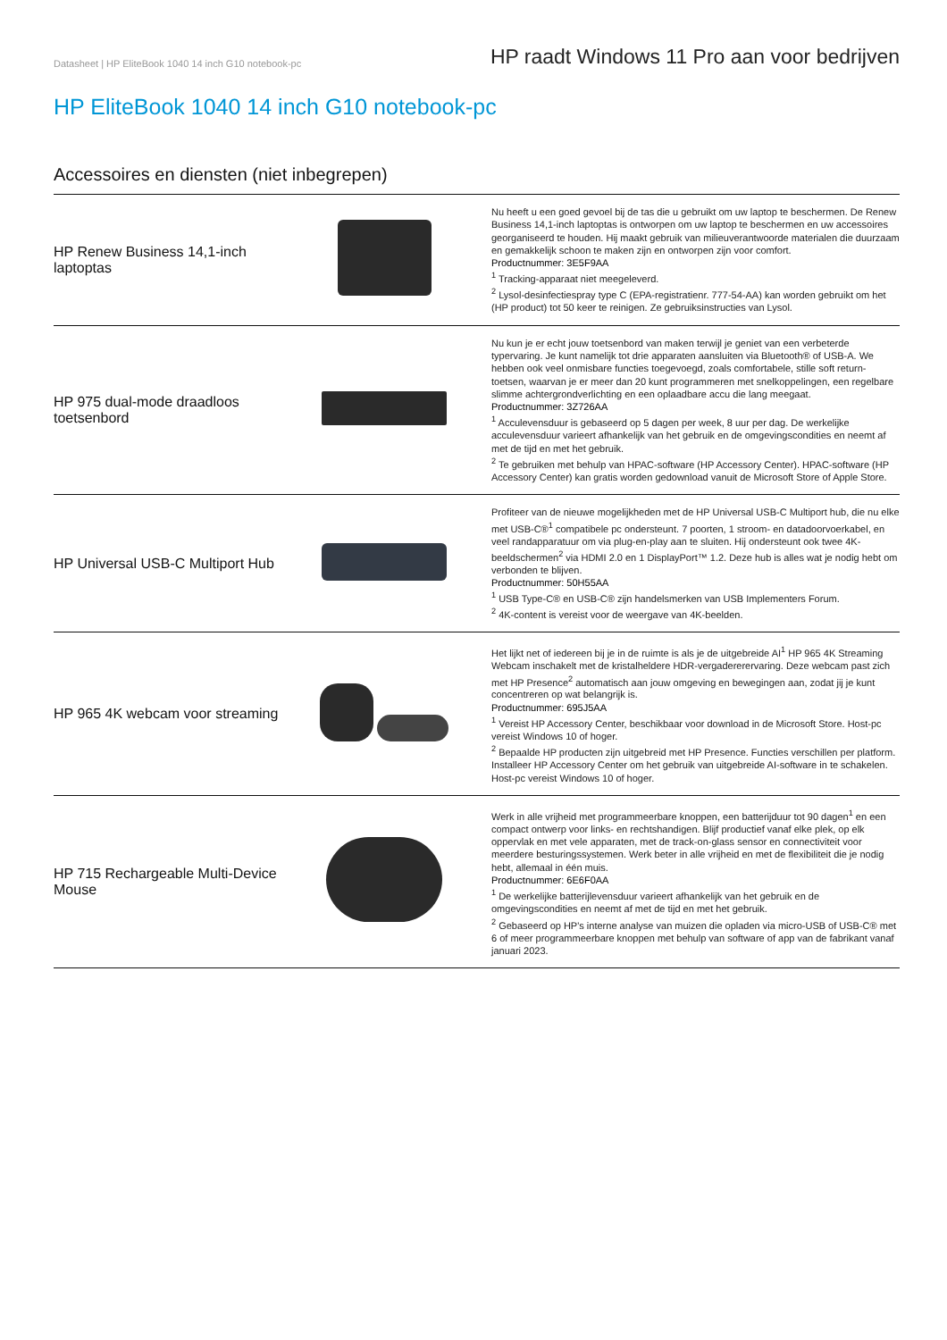Datasheet | HP EliteBook 1040 14 inch G10 notebook-pc
HP raadt Windows 11 Pro aan voor bedrijven
HP EliteBook 1040 14 inch G10 notebook-pc
Accessoires en diensten (niet inbegrepen)
| HP Renew Business 14,1-inch laptoptas | | Nu heeft u een goed gevoel bij de tas die u gebruikt om uw laptop te beschermen. De Renew Business 14,1-inch laptoptas is ontworpen om uw laptop te beschermen en uw accessoires georganiseerd te houden. Hij maakt gebruik van milieuverantwoorde materialen die duurzaam en gemakkelijk schoon te maken zijn en ontworpen zijn voor comfort. Productnummer: 3E5F9AA <sup>1</sup> Tracking-apparaat niet meegeleverd. <sup>2</sup> Lysol-desinfectiespray type C (EPA-registratienr. 777-54-AA) kan worden gebruikt om het (HP product) tot 50 keer te reinigen. Ze gebruiksinstructies van Lysol. |
| HP 975 dual-mode draadloos toetsenbord | | Nu kun je er echt jouw toetsenbord van maken terwijl je geniet van een verbeterde typervaring. Je kunt namelijk tot drie apparaten aansluiten via Bluetooth® of USB-A. We hebben ook veel onmisbare functies toegevoegd, zoals comfortabele, stille soft return-toetsen, waarvan je er meer dan 20 kunt programmeren met snelkoppelingen, een regelbare slimme achtergrondverlichting en een oplaadbare accu die lang meegaat. Productnummer: 3Z726AA <sup>1</sup> Acculevensduur is gebaseerd op 5 dagen per week, 8 uur per dag. De werkelijke acculevensduur varieert afhankelijk van het gebruik en de omgevingscondities en neemt af met de tijd en met het gebruik. <sup>2</sup> Te gebruiken met behulp van HPAC-software (HP Accessory Center). HPAC-software (HP Accessory Center) kan gratis worden gedownload vanuit de Microsoft Store of Apple Store. |
| HP Universal USB-C Multiport Hub | | Profiteer van de nieuwe mogelijkheden met de HP Universal USB-C Multiport hub, die nu elke met USB-C®<sup>1</sup> compatibele pc ondersteunt. 7 poorten, 1 stroom- en datadoorvoerkabel, en veel randapparatuur om via plug-en-play aan te sluiten. Hij ondersteunt ook twee 4K-beeldschermen<sup>2</sup> via HDMI 2.0 en 1 DisplayPort™ 1.2. Deze hub is alles wat je nodig hebt om verbonden te blijven. Productnummer: 50H55AA <sup>1</sup> USB Type-C® en USB-C® zijn handelsmerken van USB Implementers Forum. <sup>2</sup> 4K-content is vereist voor de weergave van 4K-beelden. |
| HP 965 4K webcam voor streaming | | Het lijkt net of iedereen bij je in de ruimte is als je de uitgebreide AI<sup>1</sup> HP 965 4K Streaming Webcam inschakelt met de kristalheldere HDR-vergadererervaring. Deze webcam past zich met HP Presence<sup>2</sup> automatisch aan jouw omgeving en bewegingen aan, zodat jij je kunt concentreren op wat belangrijk is. Productnummer: 695J5AA <sup>1</sup> Vereist HP Accessory Center, beschikbaar voor download in de Microsoft Store. Host-pc vereist Windows 10 of hoger. <sup>2</sup> Bepaalde HP producten zijn uitgebreid met HP Presence. Functies verschillen per platform. Installeer HP Accessory Center om het gebruik van uitgebreide AI-software in te schakelen. Host-pc vereist Windows 10 of hoger. |
| HP 715 Rechargeable Multi-Device Mouse | | Werk in alle vrijheid met programmeerbare knoppen, een batterijduur tot 90 dagen<sup>1</sup> en een compact ontwerp voor links- en rechtshandigen. Blijf productief vanaf elke plek, op elk oppervlak en met vele apparaten, met de track-on-glass sensor en connectiviteit voor meerdere besturingssystemen. Werk beter in alle vrijheid en met de flexibiliteit die je nodig hebt, allemaal in één muis. Productnummer: 6E6F0AA <sup>1</sup> De werkelijke batterijlevensduur varieert afhankelijk van het gebruik en de omgevingscondities en neemt af met de tijd en met het gebruik. <sup>2</sup> Gebaseerd op HP's interne analyse van muizen die opladen via micro-USB of USB-C® met 6 of meer programmeerbare knoppen met behulp van software of app van de fabrikant vanaf januari 2023. |